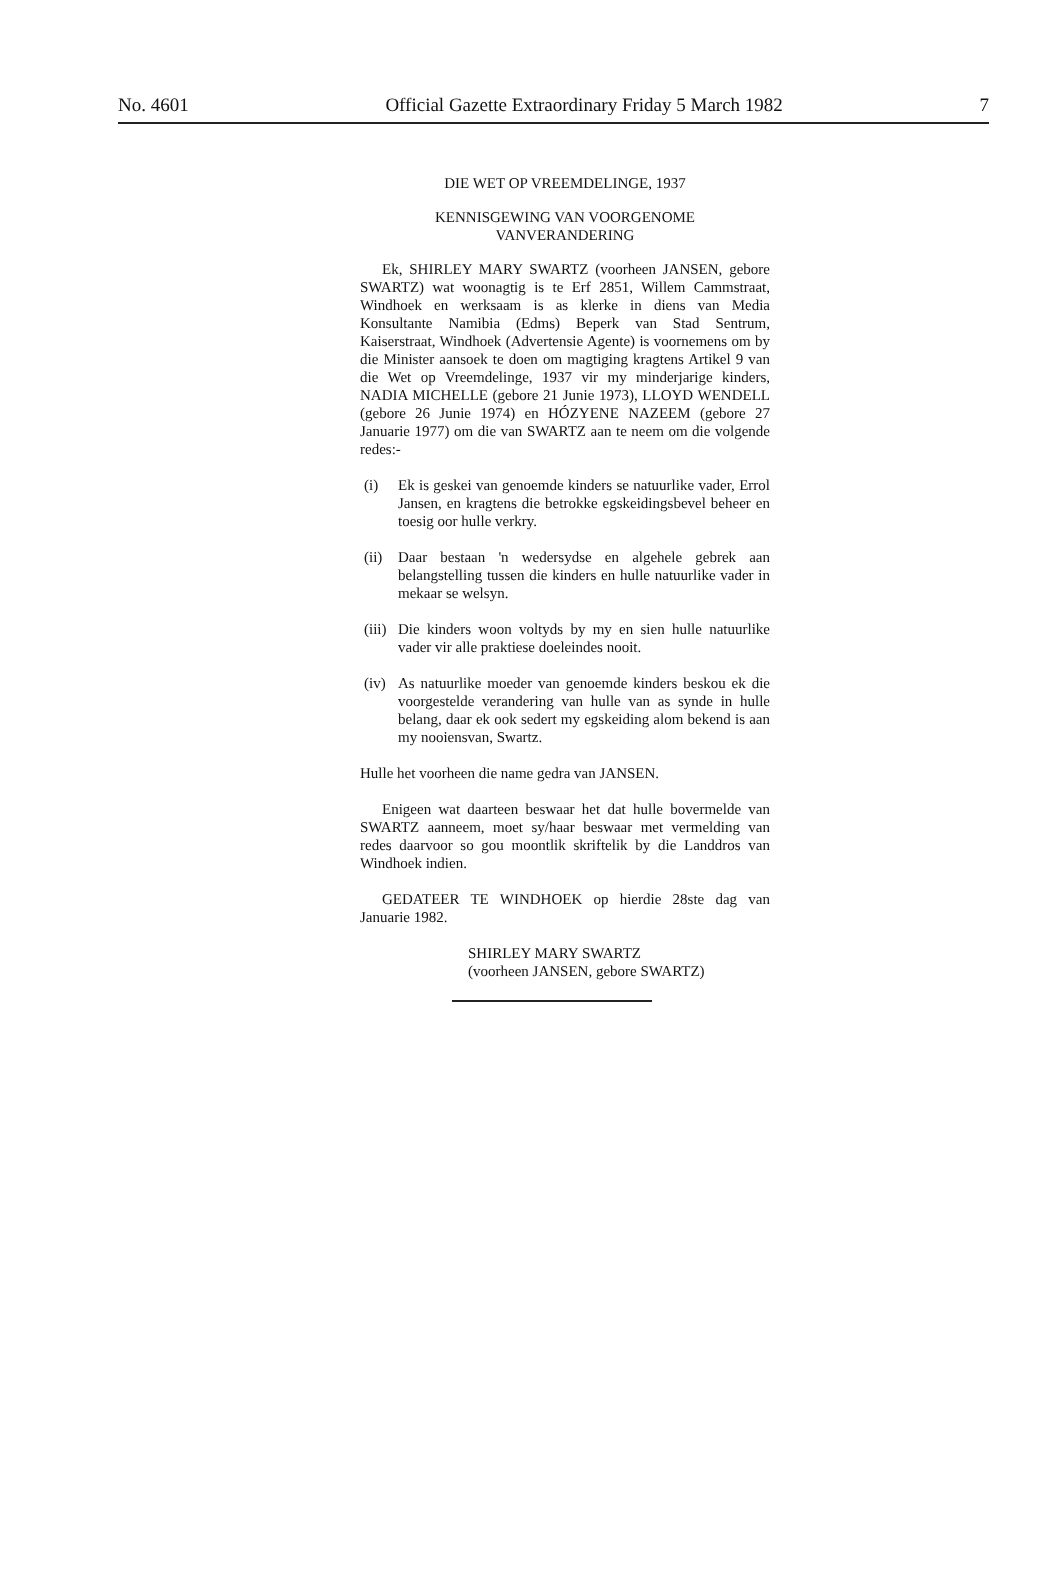No. 4601 Official Gazette Extraordinary Friday 5 March 1982 7
DIE WET OP VREEMDELINGE, 1937
KENNISGEWING VAN VOORGENOME
VANVERANDERING
Ek, SHIRLEY MARY SWARTZ (voorheen JANSEN, gebore SWARTZ) wat woonagtig is te Erf 2851, Willem Cammstraat, Windhoek en werksaam is as klerke in diens van Media Konsultante Namibia (Edms) Beperk van Stad Sentrum, Kaiserstraat, Windhoek (Advertensie Agente) is voornemens om by die Minister aansoek te doen om magtiging kragtens Artikel 9 van die Wet op Vreemdelinge, 1937 vir my minderjarige kinders, NADIA MICHELLE (gebore 21 Junie 1973), LLOYD WENDELL (gebore 26 Junie 1974) en HÓZYENE NAZEEM (gebore 27 Januarie 1977) om die van SWARTZ aan te neem om die volgende redes:-
(i) Ek is geskei van genoemde kinders se natuurlike vader, Errol Jansen, en kragtens die betrokke egskeidingsbevel beheer en toesig oor hulle verkry.
(ii)
Daar bestaan 'n wedersydse en algehele gebrek aan belangstelling tussen die kinders en hulle natuurlike vader in mekaar se welsyn.
(iii)
Die kinders woon voltyds by my en sien hulle natuurlike vader vir alle praktiese doeleindes nooit.
(iv)
As natuurlike moeder van genoemde kinders beskou ek die voorgestelde verandering van hulle van as synde in hulle belang, daar ek ook sedert my egskeiding alom bekend is aan my nooiensvan, Swartz.
Hulle het voorheen die name gedra van JANSEN.
Enigeen wat daarteen beswaar het dat hulle bovermelde van SWARTZ aanneem, moet sy/haar beswaar met vermelding van redes daarvoor so gou moontlik skriftelik by die Landdros van Windhoek indien.
GEDATEER TE WINDHOEK op hierdie 28ste dag van Januarie 1982.
SHIRLEY MARY SWARTZ
(voorheen JANSEN, gebore SWARTZ)